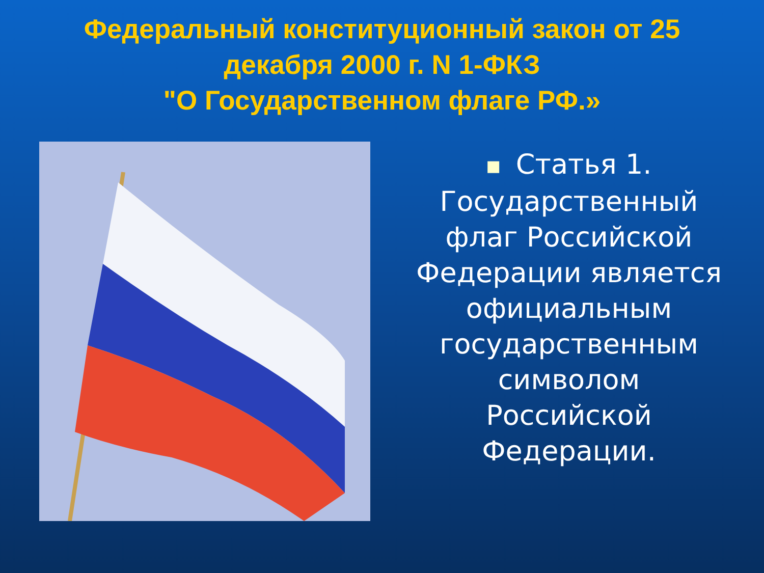Федеральный конституционный закон от 25 декабря 2000 г. N 1-ФКЗ
"О Государственном флаге РФ.»
■ Статья 1. Государственный флаг Российской Федерации является официальным государственным символом Российской Федерации.